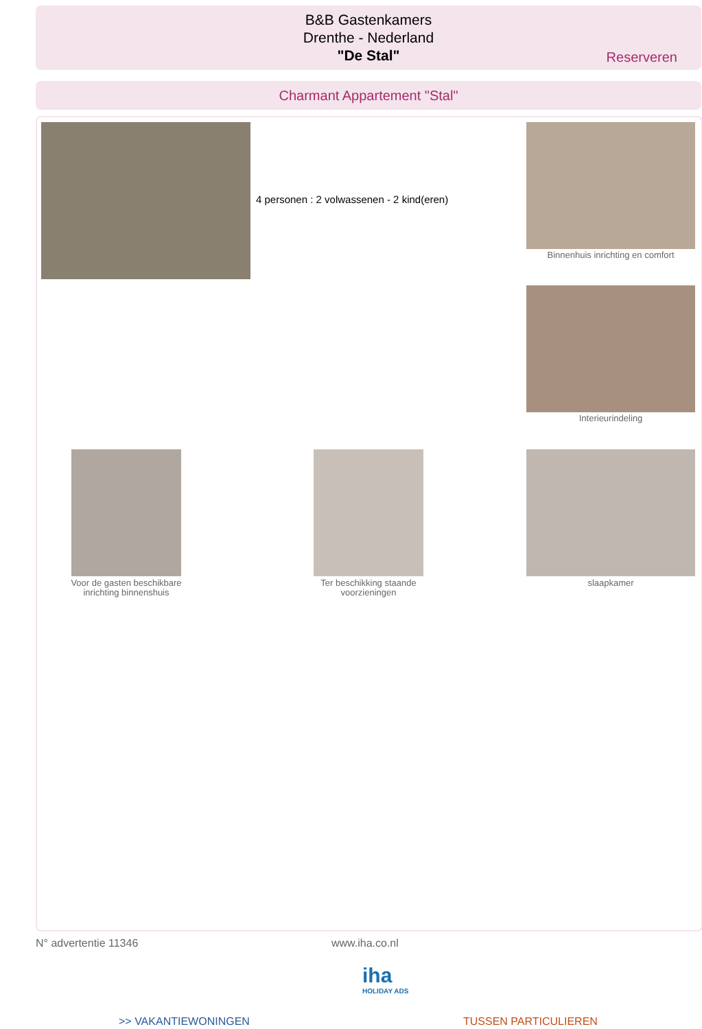B&B Gastenkamers
Drenthe - Nederland
"De Stal"
Reserveren
Charmant Appartement "Stal"
4 personen : 2 volwassenen - 2 kind(eren)
Binnenhuis inrichting en comfort
Interieurindeling
Voor de gasten beschikbare inrichting binnenshuis
Ter beschikking staande voorzieningen
slaapkamer
N° advertentie 11346 www.iha.co.nl
iha
HOLIDAY ADS
>> VAKANTIEWONINGEN TUSSEN PARTICULIEREN